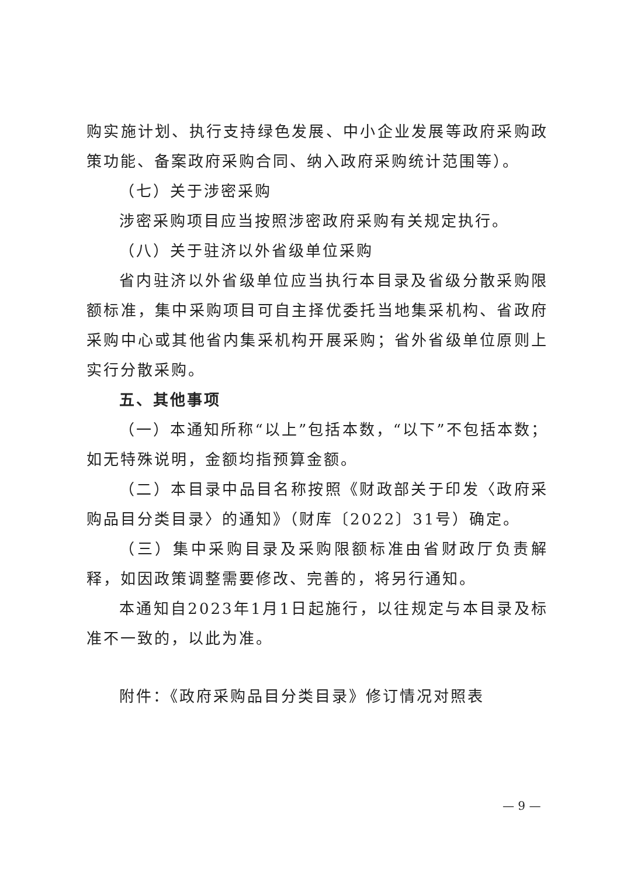购实施计划、执行支持绿色发展、中小企业发展等政府采购政策功能、备案政府采购合同、纳入政府采购统计范围等）。
（七）关于涉密采购
涉密采购项目应当按照涉密政府采购有关规定执行。
（八）关于驻济以外省级单位采购
省内驻济以外省级单位应当执行本目录及省级分散采购限额标准，集中采购项目可自主择优委托当地集采机构、省政府采购中心或其他省内集采机构开展采购；省外省级单位原则上实行分散采购。
五、其他事项
（一）本通知所称“以上”包括本数，“以下”不包括本数；如无特殊说明，金额均指预算金额。
（二）本目录中品目名称按照《财政部关于印发〈政府采购品目分类目录〉的通知》（财库〔2022〕31号）确定。
（三）集中采购目录及采购限额标准由省财政厅负责解释，如因政策调整需要修改、完善的，将另行通知。
本通知自2023年1月1日起施行，以往规定与本目录及标准不一致的，以此为准。
附件：《政府采购品目分类目录》修订情况对照表
— 9 —